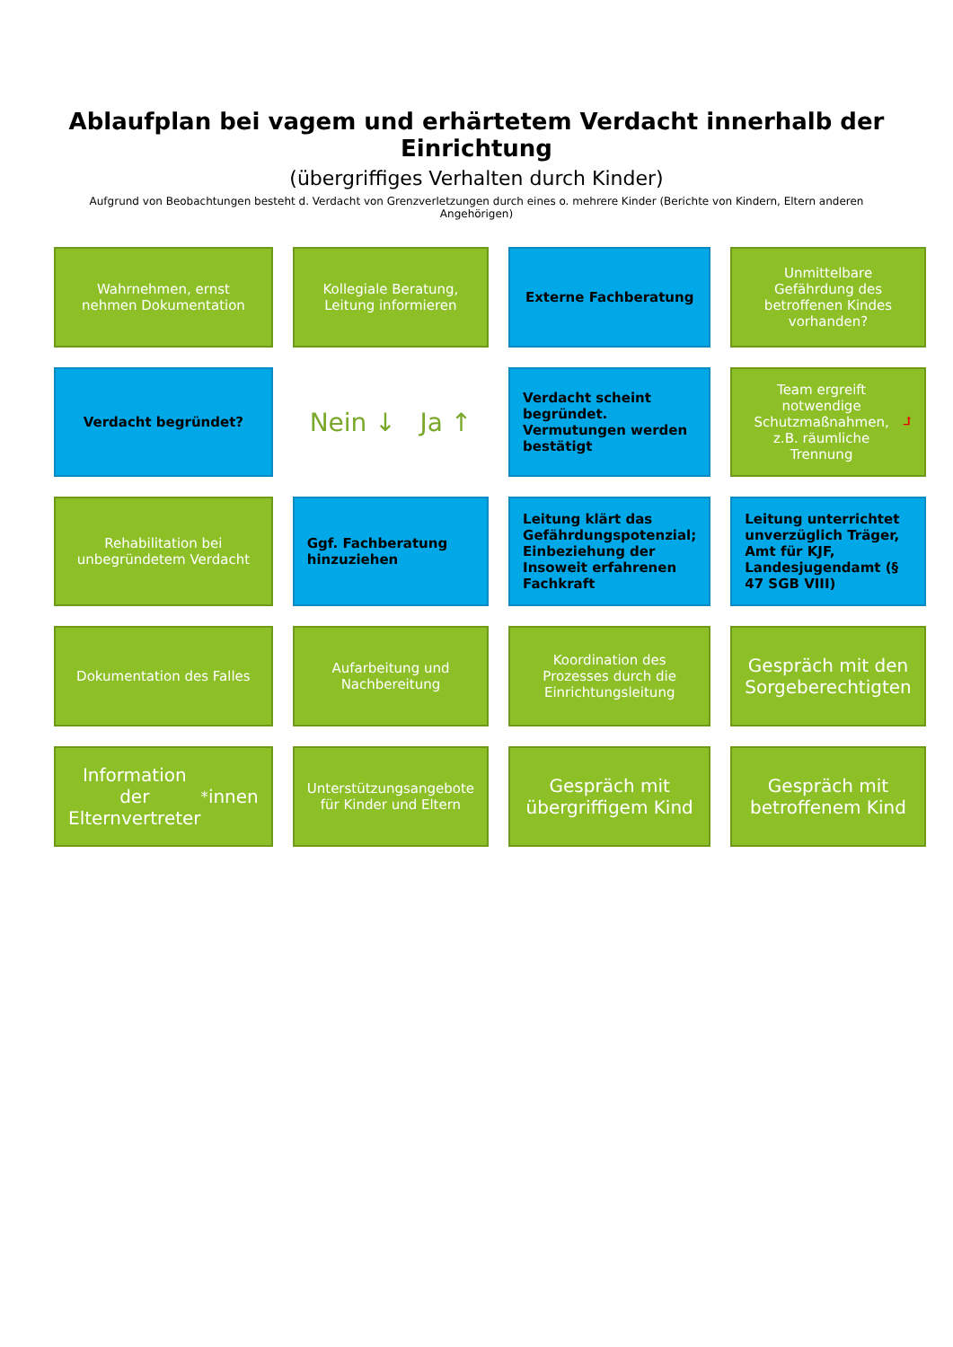Ablaufplan bei vagem und erhärtetem Verdacht innerhalb der Einrichtung
(übergriffiges Verhalten durch Kinder)
Aufgrund von Beobachtungen besteht d. Verdacht von Grenzverletzungen durch eines o. mehrere Kinder (Berichte von Kindern, Eltern anderen Angehörigen)
Wahrnehmen, ernst nehmen Dokumentation
Kollegiale Beratung, Leitung informieren
Externe Fachberatung
Unmittelbare Gefährdung des betroffenen Kindes vorhanden?
Verdacht begründet?
Nein ↓ Ja ↑
Verdacht scheint begründet. Vermutungen werden bestätigt
Team ergreift notwendige Schutzmaßnahmen, z.B. räumliche Trennung ⮥
Rehabilitation bei unbegründetem Verdacht
Ggf. Fachberatung hinzuziehen
Leitung klärt das Gefährdungspotenzial; Einbeziehung der Insoweit erfahrenen Fachkraft
Leitung unterrichtet unverzüglich Träger, Amt für KJF, Landesjugendamt (§ 47 SGB VIII)
Dokumentation des Falles
Aufarbeitung und Nachbereitung
Koordination des Prozesses durch die Einrichtungsleitung
Gespräch mit den Sorgeberechtigten
Information der Elternvertreter<sup>*</sup>innen
Unterstützungsangebote für Kinder und Eltern
Gespräch mit übergriffigem Kind
Gespräch mit betroffenem Kind